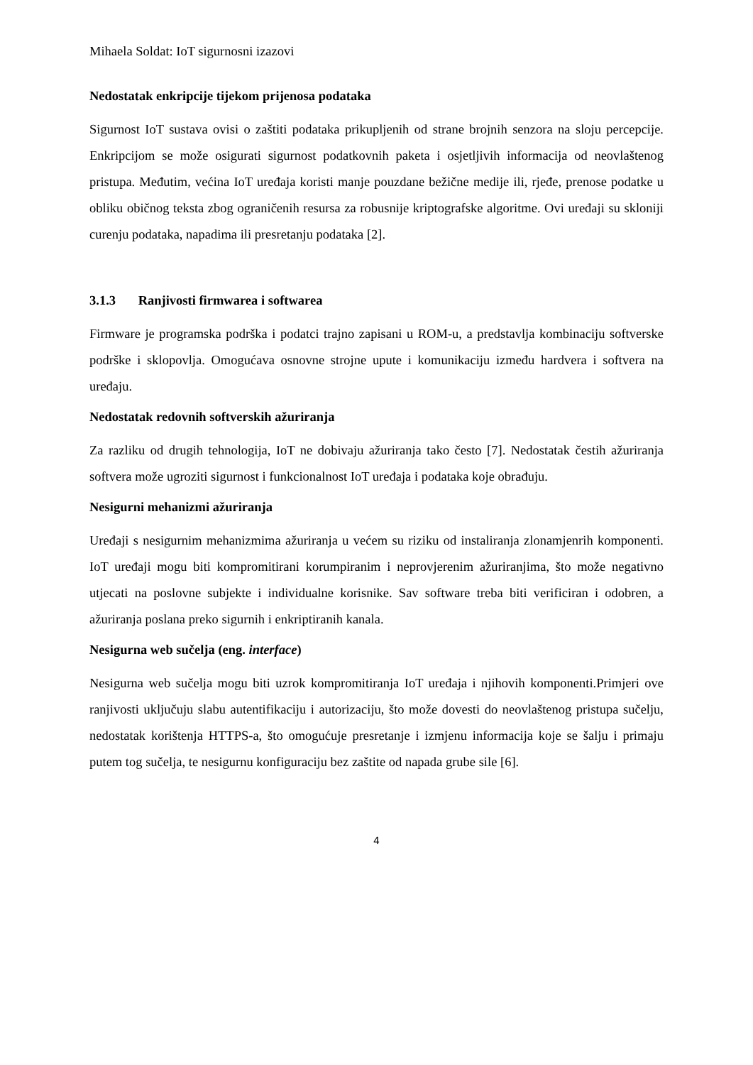Mihaela Soldat: IoT sigurnosni izazovi
Nedostatak enkripcije tijekom prijenosa podataka
Sigurnost IoT sustava ovisi o zaštiti podataka prikupljenih od strane brojnih senzora na sloju percepcije. Enkripcijom se može osigurati sigurnost podatkovnih paketa i osjetljivih informacija od neovlaštenog pristupa. Međutim, većina IoT uređaja koristi manje pouzdane bežične medije ili, rjeđe, prenose podatke u obliku običnog teksta zbog ograničenih resursa za robusnije kriptografske algoritme. Ovi uređaji su skloniji curenju podataka, napadima ili presretanju podataka [2].
3.1.3 Ranjivosti firmwarea i softwarea
Firmware je programska podrška i podatci trajno zapisani u ROM-u, a predstavlja kombinaciju softverske podrške i sklopovlja. Omogućava osnovne strojne upute i komunikaciju između hardvera i softvera na uređaju.
Nedostatak redovnih softverskih ažuriranja
Za razliku od drugih tehnologija, IoT ne dobivaju ažuriranja tako često [7]. Nedostatak čestih ažuriranja softvera može ugroziti sigurnost i funkcionalnost IoT uređaja i podataka koje obrađuju.
Nesigurni mehanizmi ažuriranja
Uređaji s nesigurnim mehanizmima ažuriranja u većem su riziku od instaliranja zlonamjenrih komponenti. IoT uređaji mogu biti kompromitirani korumpiranim i neprovjerenim ažuriranjima, što može negativno utjecati na poslovne subjekte i individualne korisnike. Sav software treba biti verificiran i odobren, a ažuriranja poslana preko sigurnih i enkriptiranih kanala.
Nesigurna web sučelja (eng. interface)
Nesigurna web sučelja mogu biti uzrok kompromitiranja IoT uređaja i njihovih komponenti.Primjeri ove ranjivosti uključuju slabu autentifikaciju i autorizaciju, što može dovesti do neovlaštenog pristupa sučelju, nedostatak korištenja HTTPS-a, što omogućuje presretanje i izmjenu informacija koje se šalju i primaju putem tog sučelja, te nesigurnu konfiguraciju bez zaštite od napada grube sile [6].
4